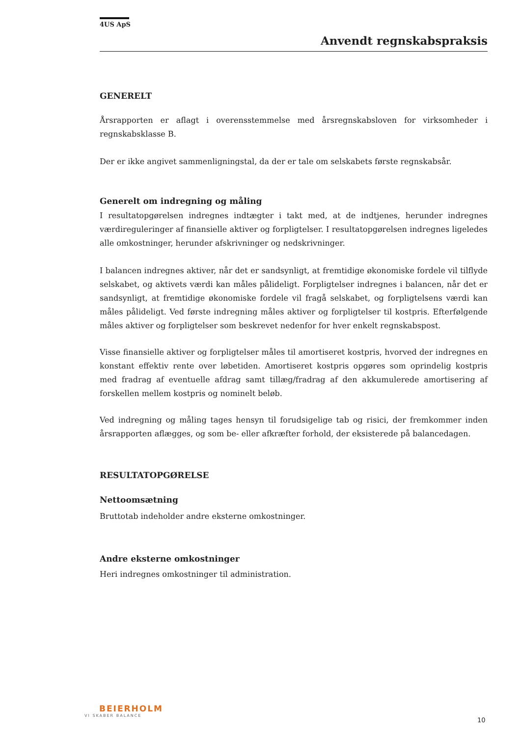4US ApS
Anvendt regnskabspraksis
GENERELT
Årsrapporten er aflagt i overensstemmelse med årsregnskabsloven for virksomheder i regnskabsklasse B.
Der er ikke angivet sammenligningstal, da der er tale om selskabets første regnskabsår.
Generelt om indregning og måling
I resultatopgørelsen indregnes indtægter i takt med, at de indtjenes, herunder indregnes værdireguleringer af finansielle aktiver og forpligtelser. I resultatopgørelsen indregnes ligeledes alle omkostninger, herunder afskrivninger og nedskrivninger.
I balancen indregnes aktiver, når det er sandsynligt, at fremtidige økonomiske fordele vil tilflyde selskabet, og aktivets værdi kan måles pålideligt. Forpligtelser indregnes i balancen, når det er sandsynligt, at fremtidige økonomiske fordele vil fragå selskabet, og forpligtelsens værdi kan måles pålideligt. Ved første indregning måles aktiver og forpligtelser til kostpris. Efterfølgende måles aktiver og forpligtelser som beskrevet nedenfor for hver enkelt regnskabspost.
Visse finansielle aktiver og forpligtelser måles til amortiseret kostpris, hvorved der indregnes en konstant effektiv rente over løbetiden. Amortiseret kostpris opgøres som oprindelig kostpris med fradrag af eventuelle afdrag samt tillæg/fradrag af den akkumulerede amortisering af forskellen mellem kostpris og nominelt beløb.
Ved indregning og måling tages hensyn til forudsigelige tab og risici, der fremkommer inden årsrapporten aflægges, og som be- eller afkræfter forhold, der eksisterede på balancedagen.
RESULTATOPGØRELSE
Nettoomsætning
Bruttotab indeholder andre eksterne omkostninger.
Andre eksterne omkostninger
Heri indregnes omkostninger til administration.
BEIERHOLM
VI SKABER BALANCE
10